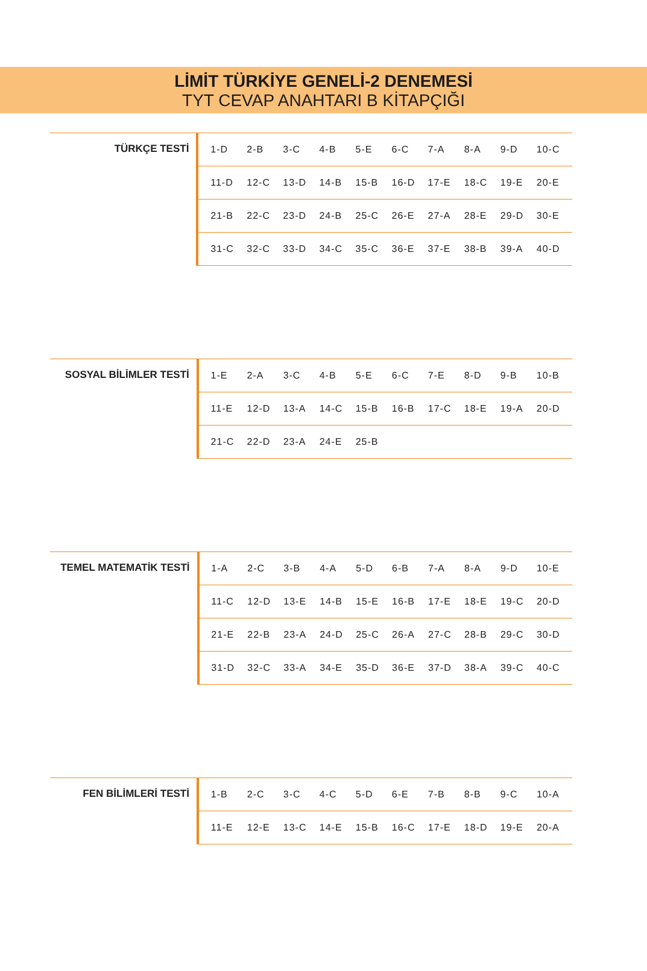LİMİT TÜRKİYE GENELİ-2 DENEMESİ
TYT CEVAP ANAHTARI B KİTAPÇIĞI
| TÜRKÇE TESTİ | | 1-D | 2-B | 3-C | 4-B | 5-E | 6-C | 7-A | 8-A | 9-D | 10-C |
| | | 11-D | 12-C | 13-D | 14-B | 15-B | 16-D | 17-E | 18-C | 19-E | 20-E |
| | | 21-B | 22-C | 23-D | 24-B | 25-C | 26-E | 27-A | 28-E | 29-D | 30-E |
| | | 31-C | 32-C | 33-D | 34-C | 35-C | 36-E | 37-E | 38-B | 39-A | 40-D |
| SOSYAL BİLİMLER TESTİ | | 1-E | 2-A | 3-C | 4-B | 5-E | 6-C | 7-E | 8-D | 9-B | 10-B |
| | | 11-E | 12-D | 13-A | 14-C | 15-B | 16-B | 17-C | 18-E | 19-A | 20-D |
| | | 21-C | 22-D | 23-A | 24-E | 25-B | | | | | |
| TEMEL MATEMATİK TESTİ | | 1-A | 2-C | 3-B | 4-A | 5-D | 6-B | 7-A | 8-A | 9-D | 10-E |
| | | 11-C | 12-D | 13-E | 14-B | 15-E | 16-B | 17-E | 18-E | 19-C | 20-D |
| | | 21-E | 22-B | 23-A | 24-D | 25-C | 26-A | 27-C | 28-B | 29-C | 30-D |
| | | 31-D | 32-C | 33-A | 34-E | 35-D | 36-E | 37-D | 38-A | 39-C | 40-C |
| FEN BİLİMLERİ TESTİ | | 1-B | 2-C | 3-C | 4-C | 5-D | 6-E | 7-B | 8-B | 9-C | 10-A |
| | | 11-E | 12-E | 13-C | 14-E | 15-B | 16-C | 17-E | 18-D | 19-E | 20-A |